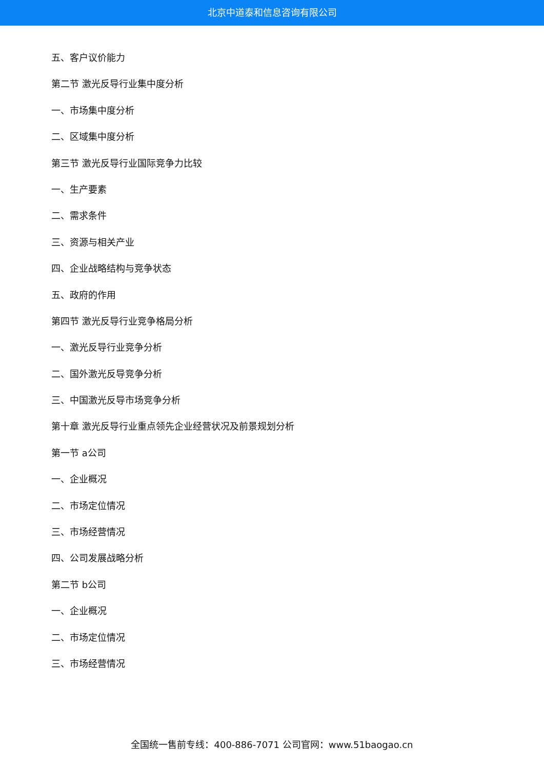北京中道泰和信息咨询有限公司
五、客户议价能力
第二节 激光反导行业集中度分析
一、市场集中度分析
二、区域集中度分析
第三节 激光反导行业国际竞争力比较
一、生产要素
二、需求条件
三、资源与相关产业
四、企业战略结构与竞争状态
五、政府的作用
第四节 激光反导行业竞争格局分析
一、激光反导行业竞争分析
二、国外激光反导竞争分析
三、中国激光反导市场竞争分析
第十章 激光反导行业重点领先企业经营状况及前景规划分析
第一节 a公司
一、企业概况
二、市场定位情况
三、市场经营情况
四、公司发展战略分析
第二节 b公司
一、企业概况
二、市场定位情况
三、市场经营情况
全国统一售前专线：400-886-7071 公司官网：www.51baogao.cn